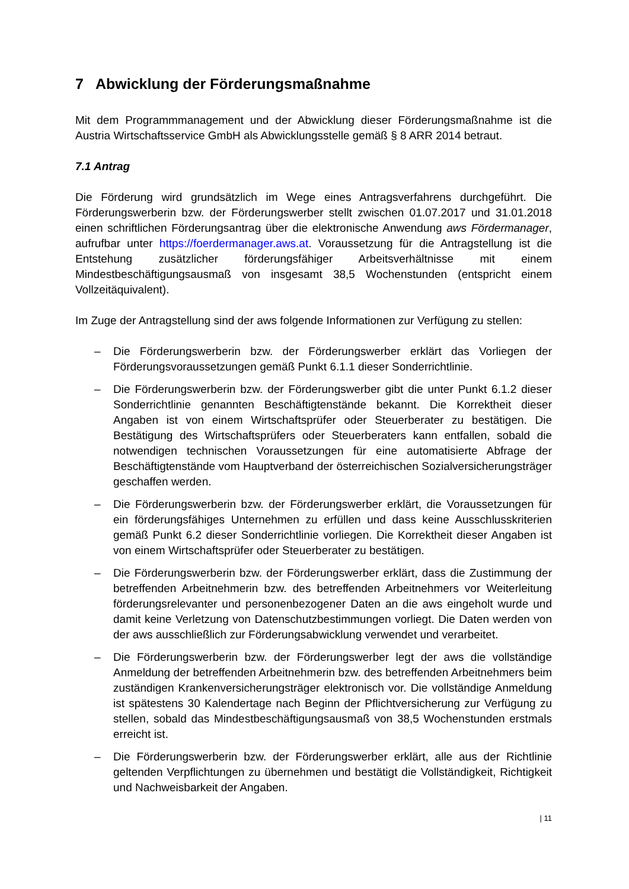7 Abwicklung der Förderungsmaßnahme
Mit dem Programmmanagement und der Abwicklung dieser Förderungsmaßnahme ist die Austria Wirtschaftsservice GmbH als Abwicklungsstelle gemäß § 8 ARR 2014 betraut.
7.1 Antrag
Die Förderung wird grundsätzlich im Wege eines Antragsverfahrens durchgeführt. Die Förderungswerberin bzw. der Förderungswerber stellt zwischen 01.07.2017 und 31.01.2018 einen schriftlichen Förderungsantrag über die elektronische Anwendung aws Fördermanager, aufrufbar unter https://foerdermanager.aws.at. Voraussetzung für die Antragstellung ist die Entstehung zusätzlicher förderungsfähiger Arbeitsverhältnisse mit einem Mindestbeschäftigungsausmaß von insgesamt 38,5 Wochenstunden (entspricht einem Vollzeitäquivalent).
Im Zuge der Antragstellung sind der aws folgende Informationen zur Verfügung zu stellen:
– Die Förderungswerberin bzw. der Förderungswerber erklärt das Vorliegen der Förderungsvoraussetzungen gemäß Punkt 6.1.1 dieser Sonderrichtlinie.
– Die Förderungswerberin bzw. der Förderungswerber gibt die unter Punkt 6.1.2 dieser Sonderrichtlinie genannten Beschäftigtenstände bekannt. Die Korrektheit dieser Angaben ist von einem Wirtschaftsprüfer oder Steuerberater zu bestätigen. Die Bestätigung des Wirtschaftsprüfers oder Steuerberaters kann entfallen, sobald die notwendigen technischen Voraussetzungen für eine automatisierte Abfrage der Beschäftigtenstände vom Hauptverband der österreichischen Sozialversicherungsträger geschaffen werden.
– Die Förderungswerberin bzw. der Förderungswerber erklärt, die Voraussetzungen für ein förderungsfähiges Unternehmen zu erfüllen und dass keine Ausschlusskriterien gemäß Punkt 6.2 dieser Sonderrichtlinie vorliegen. Die Korrektheit dieser Angaben ist von einem Wirtschaftsprüfer oder Steuerberater zu bestätigen.
– Die Förderungswerberin bzw. der Förderungswerber erklärt, dass die Zustimmung der betreffenden Arbeitnehmerin bzw. des betreffenden Arbeitnehmers vor Weiterleitung förderungsrelevanter und personenbezogener Daten an die aws eingeholt wurde und damit keine Verletzung von Datenschutzbestimmungen vorliegt. Die Daten werden von der aws ausschließlich zur Förderungsabwicklung verwendet und verarbeitet.
– Die Förderungswerberin bzw. der Förderungswerber legt der aws die vollständige Anmeldung der betreffenden Arbeitnehmerin bzw. des betreffenden Arbeitnehmers beim zuständigen Krankenversicherungsträger elektronisch vor. Die vollständige Anmeldung ist spätestens 30 Kalendertage nach Beginn der Pflichtversicherung zur Verfügung zu stellen, sobald das Mindestbeschäftigungsausmaß von 38,5 Wochenstunden erstmals erreicht ist.
– Die Förderungswerberin bzw. der Förderungswerber erklärt, alle aus der Richtlinie geltenden Verpflichtungen zu übernehmen und bestätigt die Vollständigkeit, Richtigkeit und Nachweisbarkeit der Angaben.
| 11